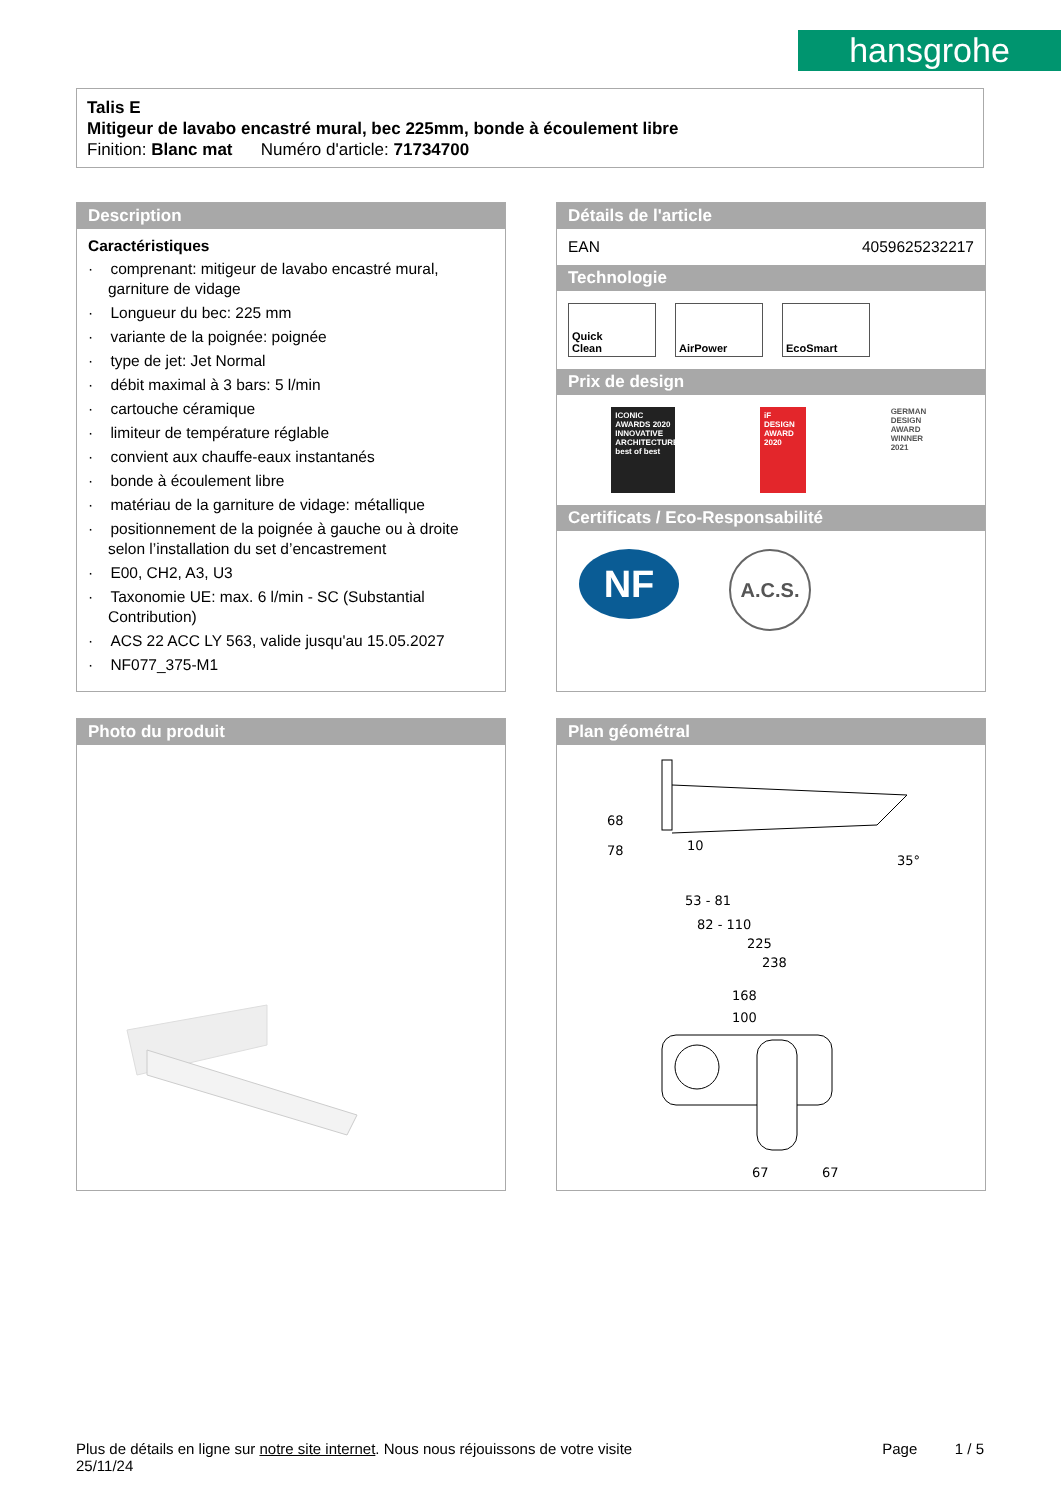hansgrohe
Talis E
Mitigeur de lavabo encastré mural, bec 225mm, bonde à écoulement libre
Finition: Blanc mat Numéro d'article: 71734700
Description
Caractéristiques
· comprenant: mitigeur de lavabo encastré mural, garniture de vidage
· Longueur du bec: 225 mm
· variante de la poignée: poignée
· type de jet: Jet Normal
· débit maximal à 3 bars: 5 l/min
· cartouche céramique
· limiteur de température réglable
· convient aux chauffe-eaux instantanés
· bonde à écoulement libre
· matériau de la garniture de vidage: métallique
· positionnement de la poignée à gauche ou à droite selon l’installation du set d’encastrement
· E00, CH2, A3, U3
· Taxonomie UE: max. 6 l/min - SC (Substantial Contribution)
· ACS 22 ACC LY 563, valide jusqu'au 15.05.2027
· NF077_375-M1
Détails de l'article
EAN 4059625232217
Technologie
Quick
Clean
AirPower EcoSmart
Prix de design
ICONIC AWARDS 2020
INNOVATIVE ARCHITECTURE
best of best
iF
DESIGN AWARD 2020
GERMAN DESIGN AWARD WINNER 2021
Certificats / Eco-Responsabilité
NF
A.C.S.
Photo du produit
Plan géométral
10
68
78
35°
53 - 81
82 - 110
225
238
168
100
67
67
Plus de détails en ligne sur notre site internet. Nous nous réjouissons de votre visite Page 1 / 5
25/11/24